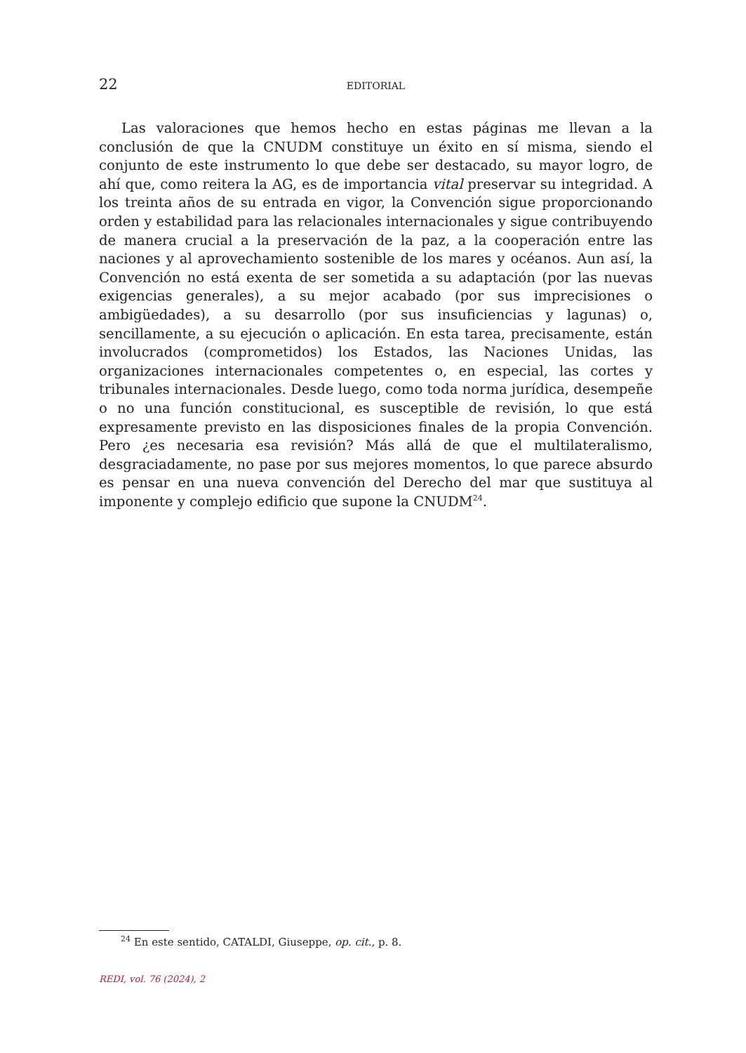22
EDITORIAL
Las valoraciones que hemos hecho en estas páginas me llevan a la conclusión de que la CNUDM constituye un éxito en sí misma, siendo el conjunto de este instrumento lo que debe ser destacado, su mayor logro, de ahí que, como reitera la AG, es de importancia vital preservar su integridad. A los treinta años de su entrada en vigor, la Convención sigue proporcionando orden y estabilidad para las relacionales internacionales y sigue contribuyendo de manera crucial a la preservación de la paz, a la cooperación entre las naciones y al aprovechamiento sostenible de los mares y océanos. Aun así, la Convención no está exenta de ser sometida a su adaptación (por las nuevas exigencias generales), a su mejor acabado (por sus imprecisiones o ambigüedades), a su desarrollo (por sus insuficiencias y lagunas) o, sencillamente, a su ejecución o aplicación. En esta tarea, precisamente, están involucrados (comprometidos) los Estados, las Naciones Unidas, las organizaciones internacionales competentes o, en especial, las cortes y tribunales internacionales. Desde luego, como toda norma jurídica, desempeñe o no una función constitucional, es susceptible de revisión, lo que está expresamente previsto en las disposiciones finales de la propia Convención. Pero ¿es necesaria esa revisión? Más allá de que el multilateralismo, desgraciadamente, no pase por sus mejores momentos, lo que parece absurdo es pensar en una nueva convención del Derecho del mar que sustituya al imponente y complejo edificio que supone la CNUDM<sup>24</sup>.
<sup>24</sup> En este sentido, CATALDI, Giuseppe, op. cit., p. 8.
REDI, vol. 76 (2024), 2